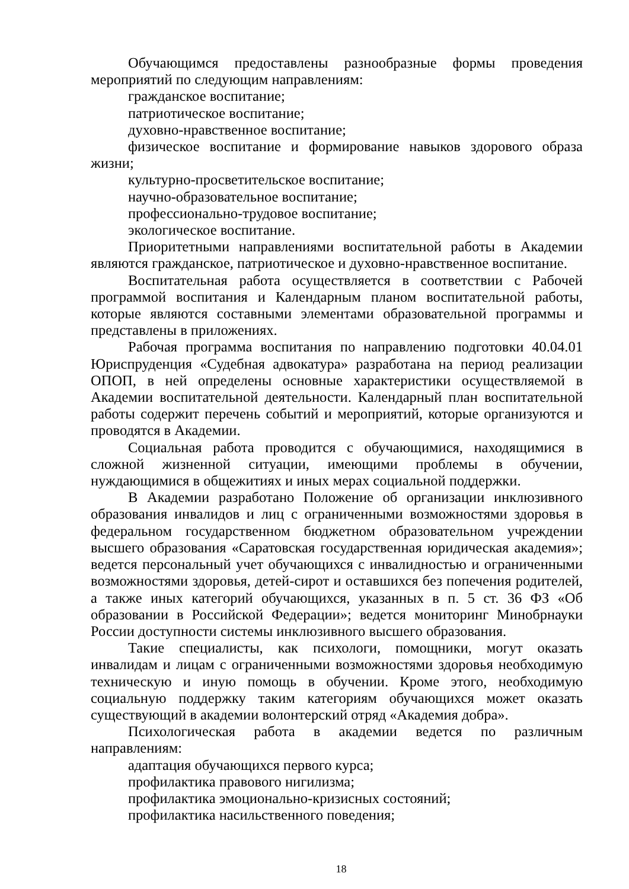Обучающимся предоставлены разнообразные формы проведения мероприятий по следующим направлениям:
гражданское воспитание;
патриотическое воспитание;
духовно-нравственное воспитание;
физическое воспитание и формирование навыков здорового образа жизни;
культурно-просветительское воспитание;
научно-образовательное воспитание;
профессионально-трудовое воспитание;
экологическое воспитание.
Приоритетными направлениями воспитательной работы в Академии являются гражданское, патриотическое и духовно-нравственное воспитание.
Воспитательная работа осуществляется в соответствии с Рабочей программой воспитания и Календарным планом воспитательной работы, которые являются составными элементами образовательной программы и представлены в приложениях.
Рабочая программа воспитания по направлению подготовки 40.04.01 Юриспруденция «Судебная адвокатура» разработана на период реализации ОПОП, в ней определены основные характеристики осуществляемой в Академии воспитательной деятельности. Календарный план воспитательной работы содержит перечень событий и мероприятий, которые организуются и проводятся в Академии.
Социальная работа проводится с обучающимися, находящимися в сложной жизненной ситуации, имеющими проблемы в обучении, нуждающимися в общежитиях и иных мерах социальной поддержки.
В Академии разработано Положение об организации инклюзивного образования инвалидов и лиц с ограниченными возможностями здоровья в федеральном государственном бюджетном образовательном учреждении высшего образования «Саратовская государственная юридическая академия»; ведется персональный учет обучающихся с инвалидностью и ограниченными возможностями здоровья, детей-сирот и оставшихся без попечения родителей, а также иных категорий обучающихся, указанных в п. 5 ст. 36 ФЗ «Об образовании в Российской Федерации»; ведется мониторинг Минобрнауки России доступности системы инклюзивного высшего образования.
Такие специалисты, как психологи, помощники, могут оказать инвалидам и лицам с ограниченными возможностями здоровья необходимую техническую и иную помощь в обучении. Кроме этого, необходимую социальную поддержку таким категориям обучающихся может оказать существующий в академии волонтерский отряд «Академия добра».
Психологическая работа в академии ведется по различным направлениям:
адаптация обучающихся первого курса;
профилактика правового нигилизма;
профилактика эмоционально-кризисных состояний;
профилактика насильственного поведения;
18